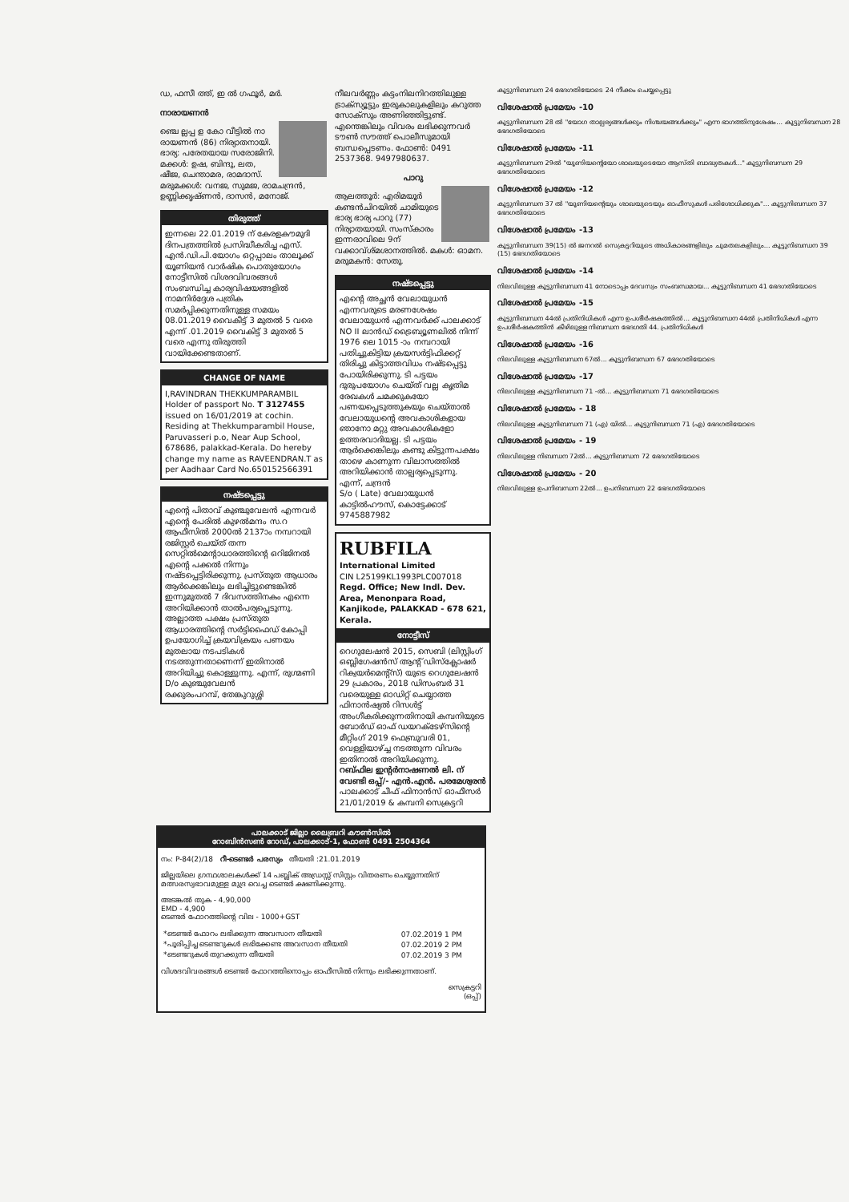ഡ, ഫസീ ത്ത്, ഇ ൽ ഗഫൂർ, മർ.
നാരായണൻ
ഞ്ചെ ല്ലപ്പ ള കോ വീട്ടിൽ നാ രായണൻ (86) നിര്യാതനായി. ഭാര്യ: പരേതയായ സരോജിനി. മക്കൾ: ഉഷ, ബിന്ദു, ലത, ഷീജ, ചെന്താമര, രാമദാസ്. മരുമക്കൾ: വനജ, സുമജ, രാമചന്ദ്രൻ, ഉണ്ണിക്കൃഷ്ണൻ, ദാസൻ, മനോജ്.
തിരുത്ത്
ഇന്നലെ 22.01.2019 ന് കേരളകൗമുദി ദിനപത്രത്തിൽ പ്രസിദ്ധീകരിച്ച എസ്. എൻ.ഡി.പി.യോഗം ഒറ്റപ്പാലം താലൂക്ക് യൂണിയൻ വാർഷിക പൊതുയോഗം നോട്ടീസിൽ വിശദവിവരങ്ങൾ സംബന്ധിച്ച കാര്യവിഷയങ്ങളിൽ നാമനിർദ്ദേശ പത്രിക സമർപ്പിക്കുന്നതിനുള്ള സമയം 08.01.2019 വൈകീട്ട് 3 മുതൽ 5 വരെ എന്ന് .01.2019 വൈകിട്ട് 3 മുതൽ 5 വരെ എന്നു തിരുത്തി വായിക്കേണ്ടതാണ്.
CHANGE OF NAME
I,RAVINDRAN THEKKUMPARAMBIL Holder of passport No. T 3127455 issued on 16/01/2019 at cochin. Residing at Thekkumparambil House, Paruvasseri p.o, Near Aup School, 678686, palakkad-Kerala. Do hereby change my name as RAVEENDRAN.T as per Aadhaar Card No.650152566391
നഷ്ടപ്പെട്ടു
എന്റെ പിതാവ് കുഞ്ചുവേലൻ എന്നവർ എന്റെ പേരിൽ കുഴൽമന്ദം സ.റ ആഫീസിൽ 2000ൽ 2137ാം നമ്പറായി രജിസ്റ്റർ ചെയ്ത് തന്ന സെറ്റിൽമെന്റാധാരത്തിന്റെ ഒറിജിനൽ എന്റെ പക്കൽ നിന്നും നഷ്ടപ്പെട്ടിരിക്കുന്നു. പ്രസ്തുത ആധാരം ആർക്കെങ്കിലും ലഭിച്ചിട്ടുണ്ടെങ്കിൽ ഇന്നുമുതൽ 7 ദിവസത്തിനകം എന്നെ അറിയിക്കാൻ താൽപര്യപ്പെടുന്നു. അല്ലാത്ത പക്ഷം പ്രസ്തുത ആധാരത്തിന്റെ സർട്ടിഫൈഡ് കോപ്പി ഉപയോഗിച്ച് ക്രയവിക്രയം പണയം മുതലായ നടപടികൾ നടത്തുന്നതാണെന്ന് ഇതിനാൽ അറിയിച്ചു കൊള്ളുന്നു. എന്ന്, രുഗ്മണി
D/o കുഞ്ചുവേലൻ
രക്കുരംപറമ്പ്, തേങ്കുറുശ്ശി
നീലവർണ്ണം കട്ടംനിലനിറത്തിലുള്ള ട്രാക്സ്യൂട്ടും ഇരുകാലുകളിലും കറുത്ത സോക്സും അണിഞ്ഞിട്ടുണ്ട്. എന്തെങ്കിലും വിവരം ലഭിക്കുന്നവർ ടൗൺ സൗത്ത് പൊലീസുമായി ബന്ധപ്പെടണം. ഫോൺ: 0491 2537368. 9497980637.
പാറു
ആലത്തൂർ: എരിമയൂർ കണ്ടൻചിറയിൽ ചാമിയുടെ ഭാര്യ ഭാര്യ പാറു (77) നിര്യാതയായി. സംസ്കാരം ഇന്നരാവിലെ 9ന് വക്കാവ്ശ്മശാനത്തിൽ. മകൾ: ഓമന. മരുമകൻ: സേതു.
നഷ്ടപ്പെട്ടു
എന്റെ അച്ഛൻ വേലായുധൻ എന്നവരുടെ മരണശേഷം വേലായുധൻ എന്നവർക്ക് പാലക്കാട് NO II ലാൻഡ് ട്രൈബ്യൂണലിൽ നിന്ന് 1976 ലെ 1015 -ാം നമ്പറായി പതിച്ചുകിട്ടിയ ക്രയസർട്ടിഫിക്കറ്റ് തിരിച്ചു കിട്ടാത്തവിധം നഷ്ടപ്പെട്ടു പോയിരിക്കുന്നു. ടി പട്ടയം ദുരുപയോഗം ചെയ്ത് വല്ല കൃത്രിമ രേഖകൾ ചമക്കുകയോ പണയപ്പെടുത്തുകയും ചെയ്താൽ വേലായുധന്റെ അവകാശികളായ ഞാനോ മറ്റു അവകാശികളോ ഉത്തരവാദിയല്ല. ടി പട്ടയം ആർക്കെങ്കിലും കണ്ടു കിട്ടുന്നപക്ഷം താഴെ കാണുന്ന വിലാസത്തിൽ അറിയിക്കാൻ താല്പര്യപ്പെടുന്നു.
എന്ന്, ചന്ദ്രൻ
S/o ( Late) വേലായുധൻ
കാട്ടിൽഹൗസ്, കൊട്ടേക്കാട്
9745887982
RUBFILA
International Limited
CIN L25199KL1993PLC007018
Regd. Office; New Indl. Dev. Area, Menonpara Road, Kanjikode, PALAKKAD - 678 621, Kerala.
നോട്ടീസ്
റെഗുലേഷൻ 2015, സെബി (ലിസ്റ്റിംഗ് ഒബ്ലിഗേഷൻസ് ആന്റ് ഡിസ്ക്ലോഷർ റിക്വയർമെന്റ്സ്) യുടെ റെഗുലേഷൻ 29 പ്രകാരം, 2018 ഡിസംബർ 31 വരെയുള്ള ഓഡിറ്റ് ചെയ്യാത്ത ഫിനാൻഷ്യൽ റിസൾട്ട് അംഗീകരിക്കുന്നതിനായി കമ്പനിയുടെ ബോർഡ് ഓഫ് ഡയറക്ടേഴ്സിന്റെ മീറ്റിംഗ് 2019 ഫെബ്രുവരി 01, വെള്ളിയാഴ്ച്ച നടത്തുന്ന വിവരം ഇതിനാൽ അറിയിക്കുന്നു.
റബ്ഫില ഇന്റർനാഷണൽ ലി. ന് വേണ്ടി ഒപ്പ്/- എൻ.എൻ. പരമേശ്വരൻ
പാലക്കാട് ചീഫ് ഫിനാൻസ് ഓഫീസർ
21/01/2019 & കമ്പനി സെക്രട്ടറി
കൂട്ടുനിബന്ധന 24 ഭേദഗതിയോടെ 24 നീക്കം ചെയ്യപ്പെട്ടു
വിശേഷാൽ പ്രമേയം -10
കൂട്ടുനിബന്ധന 28 ൽ "യോഗ താല്പര്യങ്ങൾക്കും നിശ്ചയങ്ങൾക്കും" എന്ന ഭാഗത്തിനുശേഷം... കൂട്ടുനിബന്ധന 28 ഭേദഗതിയോടെ
വിശേഷാൽ പ്രമേയം -11
കൂട്ടുനിബന്ധന 29ൽ "യൂണിയന്റെയോ ശാഖയുടെയോ ആസ്തി ബാദ്ധ്യതകൾ..." കൂട്ടുനിബന്ധന 29 ഭേദഗതിയോടെ
വിശേഷാൽ പ്രമേയം -12
കൂട്ടുനിബന്ധന 37 ൽ "യൂണിയന്റെയും ശാഖയുടെയും ഓഫീസുകൾ പരിശോധിക്കുക"... കൂട്ടുനിബന്ധന 37 ഭേദഗതിയോടെ
വിശേഷാൽ പ്രമേയം -13
കൂട്ടുനിബന്ധന 39(15) ൽ ജനറൽ സെക്രട്ടറിയുടെ അധികാരങ്ങളിലും ചുമതലകളിലും... കൂട്ടുനിബന്ധന 39 (15) ഭേദഗതിയോടെ
വിശേഷാൽ പ്രമേയം -14
നിലവിലുള്ള കൂട്ടുനിബന്ധന 41 നോടൊപ്പം ദേവസ്വം സംബന്ധമായ... കൂട്ടുനിബന്ധന 41 ഭേദഗതിയോടെ
വിശേഷാൽ പ്രമേയം -15
കൂട്ടുനിബന്ധന 44ൽ പ്രതിനിധികൾ എന്ന ഉപശീർഷകത്തിൽ... കൂട്ടുനിബന്ധന 44ൽ പ്രതിനിധികൾ എന്ന ഉപശീർഷകത്തിൻ കീഴിലുള്ള നിബന്ധന ഭേദഗതി 44. പ്രതിനിധികൾ
വിശേഷാൽ പ്രമേയം -16
നിലവിലുള്ള കൂട്ടുനിബന്ധന 67ൽ... കൂട്ടുനിബന്ധന 67 ഭേദഗതിയോടെ
വിശേഷാൽ പ്രമേയം -17
നിലവിലുള്ള കൂട്ടുനിബന്ധന 71 -ൽ... കൂട്ടുനിബന്ധന 71 ഭേദഗതിയോടെ
വിശേഷാൽ പ്രമേയം - 18
നിലവിലുള്ള കൂട്ടുനിബന്ധന 71 (എ) യിൽ... കൂട്ടുനിബന്ധന 71 (എ) ഭേദഗതിയോടെ
വിശേഷാൽ പ്രമേയം - 19
നിലവിലുള്ള നിബന്ധന 72ൽ... കൂട്ടുനിബന്ധന 72 ഭേദഗതിയോടെ
വിശേഷാൽ പ്രമേയം - 20
നിലവിലുള്ള ഉപനിബന്ധന 22ൽ... ഉപനിബന്ധന 22 ഭേദഗതിയോടെ
പാലക്കാട് ജില്ലാ ലൈബ്രറി കൗൺസിൽ
റോബിൻസൺ റോഡ്, പാലക്കാട്-1, ഫോൺ 0491 2504364
നം: P-84(2)/18 റീ-ടെണ്ടർ പരസ്യം തീയതി :21.01.2019
ജില്ലയിലെ ഗ്രന്ഥശാലകൾക്ക് 14 പബ്ലിക് അഡ്രസ്സ് സിസ്റ്റം വിതരണം ചെയ്യുന്നതിന് മത്സരസ്വഭാവമുള്ള മുദ്ര വെച്ച ടെണ്ടർ ക്ഷണിക്കുന്നു.
അടങ്കൽ തുക - 4,90,000
EMD - 4,900
ടെണ്ടർ ഫോറത്തിന്റെ വില - 1000+GST
| *ടെണ്ടർ ഫോറം ലഭിക്കുന്ന അവസാന തീയതി | 07.02.2019 1 PM |
| *പൂരിപ്പിച്ച ടെണ്ടറുകൾ ലഭിക്കേണ്ട അവസാന തീയതി | 07.02.2019 2 PM |
| *ടെണ്ടറുകൾ തുറക്കുന്ന തീയതി | 07.02.2019 3 PM |
വിശദവിവരങ്ങൾ ടെണ്ടർ ഫോറത്തിനൊപ്പം ഓഫീസിൽ നിന്നും ലഭിക്കുന്നതാണ്.
സെക്രട്ടറി
(ഒപ്പ്)